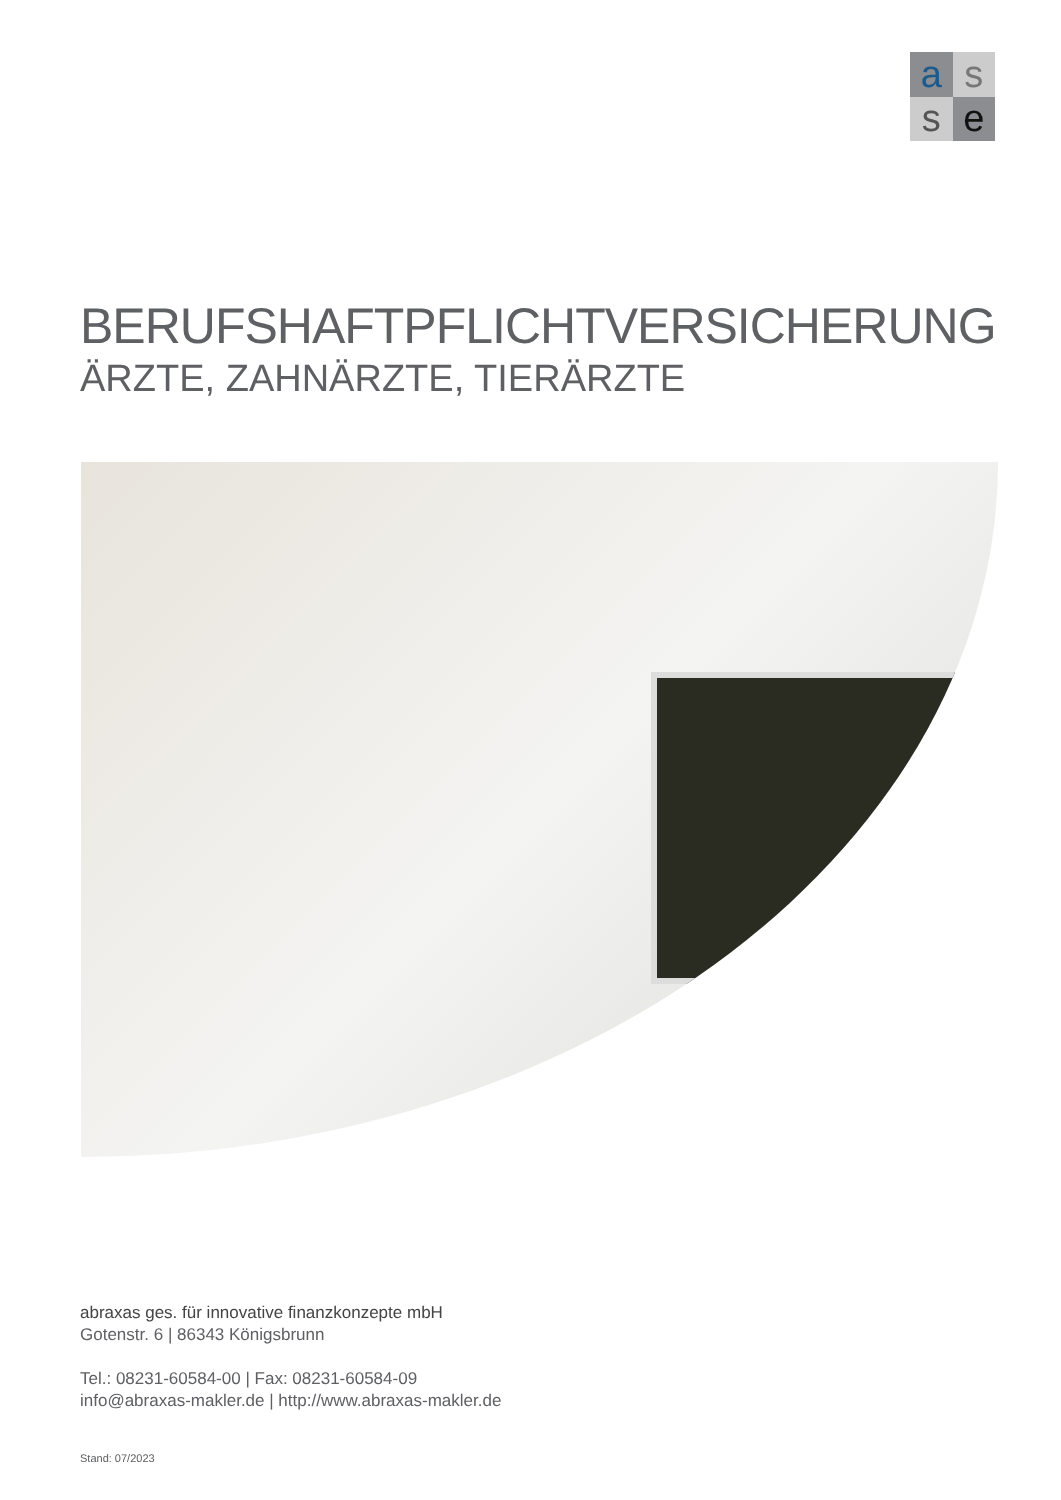a
s
s
e
BERUFSHAFTPFLICHTVERSICHERUNG
ÄRZTE, ZAHNÄRZTE, TIERÄRZTE
abraxas ges. für innovative finanzkonzepte mbH
Gotenstr. 6 | 86343 Königsbrunn
Tel.: 08231-60584-00 | Fax: 08231-60584-09
info@abraxas-makler.de | http://www.abraxas-makler.de
Stand: 07/2023